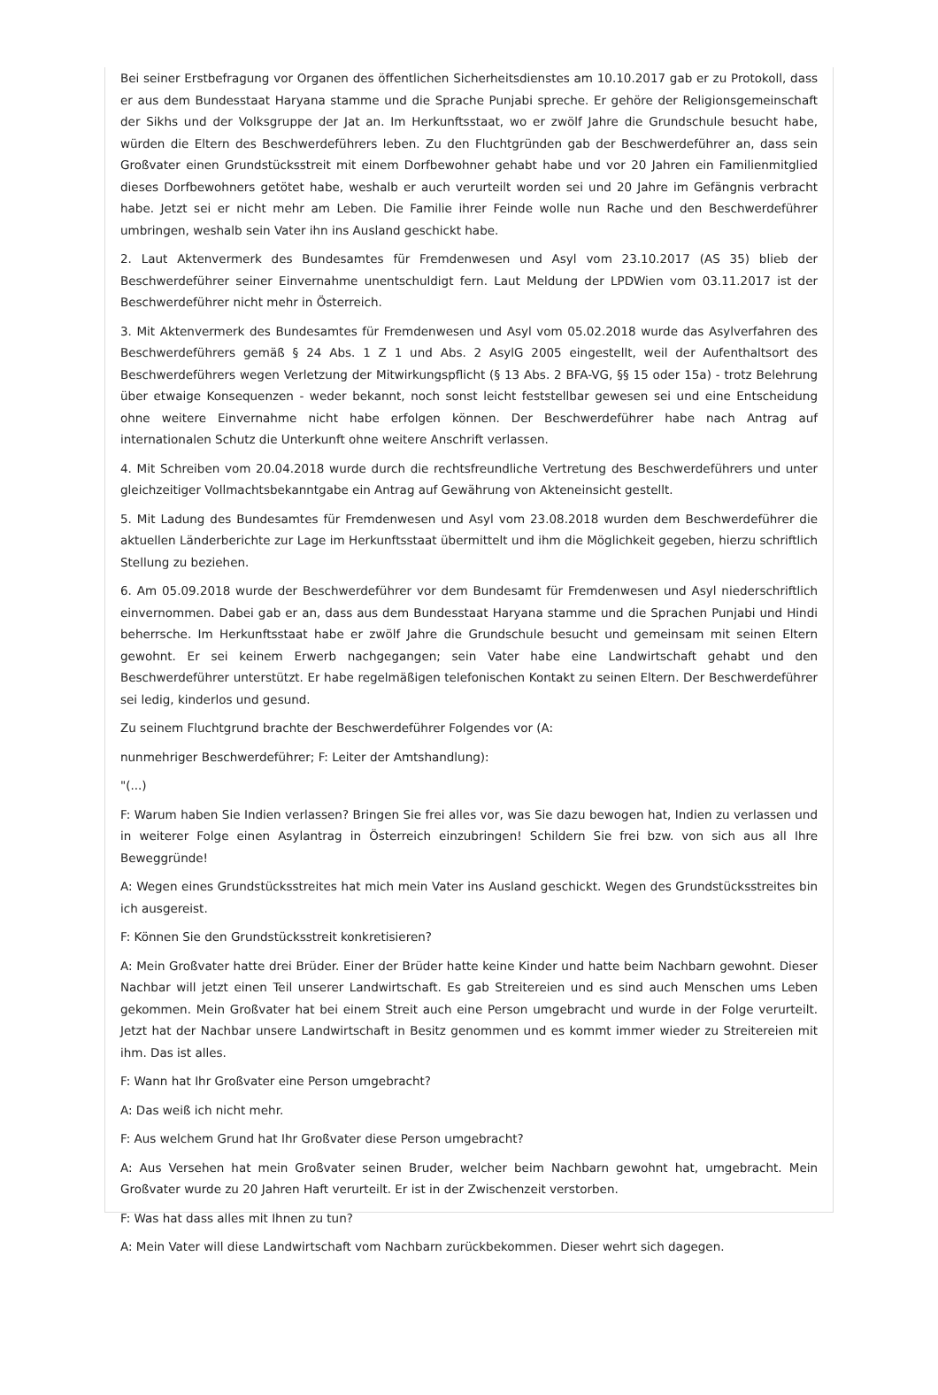Bei seiner Erstbefragung vor Organen des öffentlichen Sicherheitsdienstes am 10.10.2017 gab er zu Protokoll, dass er aus dem Bundesstaat Haryana stamme und die Sprache Punjabi spreche. Er gehöre der Religionsgemeinschaft der Sikhs und der Volksgruppe der Jat an. Im Herkunftsstaat, wo er zwölf Jahre die Grundschule besucht habe, würden die Eltern des Beschwerdeführers leben. Zu den Fluchtgründen gab der Beschwerdeführer an, dass sein Großvater einen Grundstücksstreit mit einem Dorfbewohner gehabt habe und vor 20 Jahren ein Familienmitglied dieses Dorfbewohners getötet habe, weshalb er auch verurteilt worden sei und 20 Jahre im Gefängnis verbracht habe. Jetzt sei er nicht mehr am Leben. Die Familie ihrer Feinde wolle nun Rache und den Beschwerdeführer umbringen, weshalb sein Vater ihn ins Ausland geschickt habe.
2. Laut Aktenvermerk des Bundesamtes für Fremdenwesen und Asyl vom 23.10.2017 (AS 35) blieb der Beschwerdeführer seiner Einvernahme unentschuldigt fern. Laut Meldung der LPDWien vom 03.11.2017 ist der Beschwerdeführer nicht mehr in Österreich.
3. Mit Aktenvermerk des Bundesamtes für Fremdenwesen und Asyl vom 05.02.2018 wurde das Asylverfahren des Beschwerdeführers gemäß § 24 Abs. 1 Z 1 und Abs. 2 AsylG 2005 eingestellt, weil der Aufenthaltsort des Beschwerdeführers wegen Verletzung der Mitwirkungspflicht (§ 13 Abs. 2 BFA-VG, §§ 15 oder 15a) - trotz Belehrung über etwaige Konsequenzen - weder bekannt, noch sonst leicht feststellbar gewesen sei und eine Entscheidung ohne weitere Einvernahme nicht habe erfolgen können. Der Beschwerdeführer habe nach Antrag auf internationalen Schutz die Unterkunft ohne weitere Anschrift verlassen.
4. Mit Schreiben vom 20.04.2018 wurde durch die rechtsfreundliche Vertretung des Beschwerdeführers und unter gleichzeitiger Vollmachtsbekanntgabe ein Antrag auf Gewährung von Akteneinsicht gestellt.
5. Mit Ladung des Bundesamtes für Fremdenwesen und Asyl vom 23.08.2018 wurden dem Beschwerdeführer die aktuellen Länderberichte zur Lage im Herkunftsstaat übermittelt und ihm die Möglichkeit gegeben, hierzu schriftlich Stellung zu beziehen.
6. Am 05.09.2018 wurde der Beschwerdeführer vor dem Bundesamt für Fremdenwesen und Asyl niederschriftlich einvernommen. Dabei gab er an, dass aus dem Bundesstaat Haryana stamme und die Sprachen Punjabi und Hindi beherrsche. Im Herkunftsstaat habe er zwölf Jahre die Grundschule besucht und gemeinsam mit seinen Eltern gewohnt. Er sei keinem Erwerb nachgegangen; sein Vater habe eine Landwirtschaft gehabt und den Beschwerdeführer unterstützt. Er habe regelmäßigen telefonischen Kontakt zu seinen Eltern. Der Beschwerdeführer sei ledig, kinderlos und gesund.
Zu seinem Fluchtgrund brachte der Beschwerdeführer Folgendes vor (A:
nunmehriger Beschwerdeführer; F: Leiter der Amtshandlung):
"(...)
F: Warum haben Sie Indien verlassen? Bringen Sie frei alles vor, was Sie dazu bewogen hat, Indien zu verlassen und in weiterer Folge einen Asylantrag in Österreich einzubringen! Schildern Sie frei bzw. von sich aus all Ihre Beweggründe!
A: Wegen eines Grundstücksstreites hat mich mein Vater ins Ausland geschickt. Wegen des Grundstücksstreites bin ich ausgereist.
F: Können Sie den Grundstücksstreit konkretisieren?
A: Mein Großvater hatte drei Brüder. Einer der Brüder hatte keine Kinder und hatte beim Nachbarn gewohnt. Dieser Nachbar will jetzt einen Teil unserer Landwirtschaft. Es gab Streitereien und es sind auch Menschen ums Leben gekommen. Mein Großvater hat bei einem Streit auch eine Person umgebracht und wurde in der Folge verurteilt. Jetzt hat der Nachbar unsere Landwirtschaft in Besitz genommen und es kommt immer wieder zu Streitereien mit ihm. Das ist alles.
F: Wann hat Ihr Großvater eine Person umgebracht?
A: Das weiß ich nicht mehr.
F: Aus welchem Grund hat Ihr Großvater diese Person umgebracht?
A: Aus Versehen hat mein Großvater seinen Bruder, welcher beim Nachbarn gewohnt hat, umgebracht. Mein Großvater wurde zu 20 Jahren Haft verurteilt. Er ist in der Zwischenzeit verstorben.
F: Was hat dass alles mit Ihnen zu tun?
A: Mein Vater will diese Landwirtschaft vom Nachbarn zurückbekommen. Dieser wehrt sich dagegen.